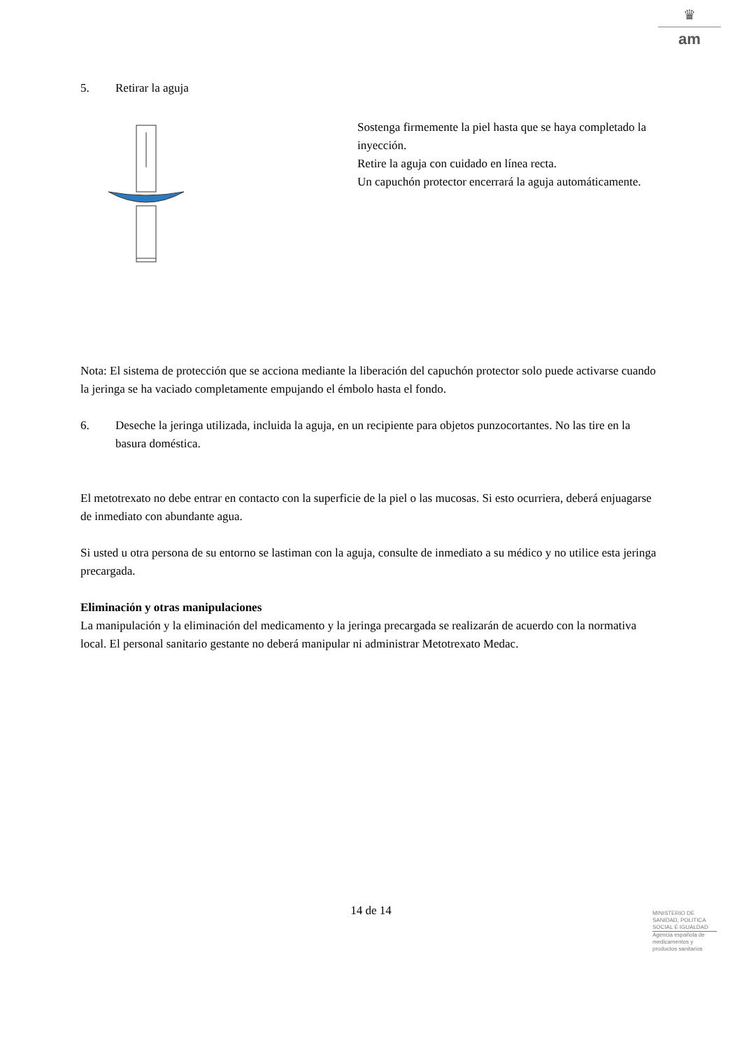♛
am
5. Retirar la aguja
Sostenga firmemente la piel hasta que se haya completado la inyección.
Retire la aguja con cuidado en línea recta.
Un capuchón protector encerrará la aguja automáticamente.
Nota: El sistema de protección que se acciona mediante la liberación del capuchón protector solo puede activarse cuando la jeringa se ha vaciado completamente empujando el émbolo hasta el fondo.
6. Deseche la jeringa utilizada, incluida la aguja, en un recipiente para objetos punzocortantes. No las tire en la basura doméstica.
El metotrexato no debe entrar en contacto con la superficie de la piel o las mucosas. Si esto ocurriera, deberá enjuagarse de inmediato con abundante agua.
Si usted u otra persona de su entorno se lastiman con la aguja, consulte de inmediato a su médico y no utilice esta jeringa precargada.
Eliminación y otras manipulaciones
La manipulación y la eliminación del medicamento y la jeringa precargada se realizarán de acuerdo con la normativa local. El personal sanitario gestante no deberá manipular ni administrar Metotrexato Medac.
14 de 14
MINISTERIO DE SANIDAD, POLITICA SOCIAL E IGUALDAD
Agencia española de medicamentos y productos sanitarios